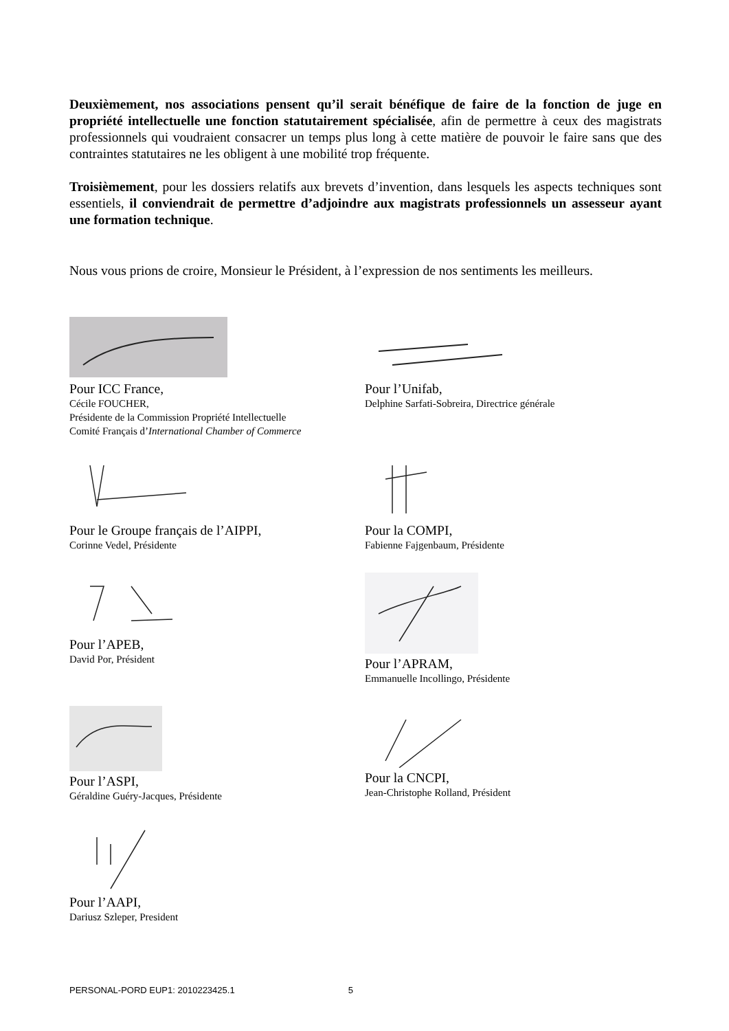Deuxièmement, nos associations pensent qu’il serait bénéfique de faire de la fonction de juge en propriété intellectuelle une fonction statutairement spécialisée, afin de permettre à ceux des magistrats professionnels qui voudraient consacrer un temps plus long à cette matière de pouvoir le faire sans que des contraintes statutaires ne les obligent à une mobilité trop fréquente.
Troisièmement, pour les dossiers relatifs aux brevets d’invention, dans lesquels les aspects techniques sont essentiels, il conviendrait de permettre d’adjoindre aux magistrats professionnels un assesseur ayant une formation technique.
Nous vous prions de croire, Monsieur le Président, à l’expression de nos sentiments les meilleurs.
Pour ICC France,
Cécile FOUCHER,
Présidente de la Commission Propriété Intellectuelle
Comité Français d’International Chamber of Commerce
Pour l’Unifab,
Delphine Sarfati-Sobreira, Directrice générale
Pour le Groupe français de l’AIPPI,
Corinne Vedel, Présidente
Pour la COMPI,
Fabienne Fajgenbaum, Présidente
Pour l’APEB,
David Por, Président
Pour l’APRAM,
Emmanuelle Incollingo, Présidente
Pour l’ASPI,
Géraldine Guéry-Jacques, Présidente
Pour la CNCPI,
Jean-Christophe Rolland, Président
Pour l’AAPI,
Dariusz Szleper, President
PERSONAL-PORD EUP1: 2010223425.1 5